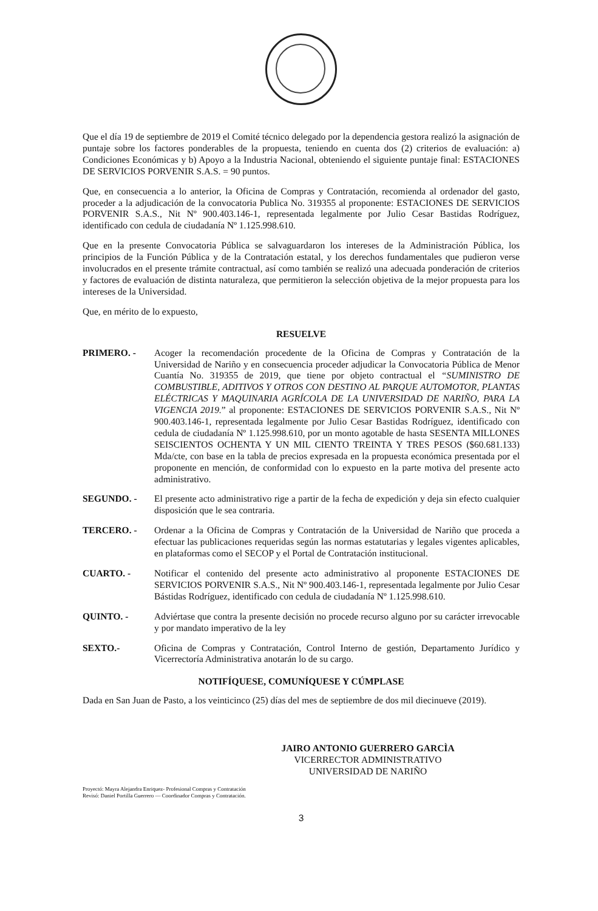Que el día 19 de septiembre de 2019 el Comité técnico delegado por la dependencia gestora realizó la asignación de puntaje sobre los factores ponderables de la propuesta, teniendo en cuenta dos (2) criterios de evaluación: a) Condiciones Económicas y b) Apoyo a la Industria Nacional, obteniendo el siguiente puntaje final: ESTACIONES DE SERVICIOS PORVENIR S.A.S. = 90 puntos.
Que, en consecuencia a lo anterior, la Oficina de Compras y Contratación, recomienda al ordenador del gasto, proceder a la adjudicación de la convocatoria Publica No. 319355 al proponente: ESTACIONES DE SERVICIOS PORVENIR S.A.S., Nit Nº 900.403.146-1, representada legalmente por Julio Cesar Bastidas Rodríguez, identificado con cedula de ciudadanía Nº 1.125.998.610.
Que en la presente Convocatoria Pública se salvaguardaron los intereses de la Administración Pública, los principios de la Función Pública y de la Contratación estatal, y los derechos fundamentales que pudieron verse involucrados en el presente trámite contractual, así como también se realizó una adecuada ponderación de criterios y factores de evaluación de distinta naturaleza, que permitieron la selección objetiva de la mejor propuesta para los intereses de la Universidad.
Que, en mérito de lo expuesto,
RESUELVE
PRIMERO. - Acoger la recomendación procedente de la Oficina de Compras y Contratación de la Universidad de Nariño y en consecuencia proceder adjudicar la Convocatoria Pública de Menor Cuantía No. 319355 de 2019, que tiene por objeto contractual el “SUMINISTRO DE COMBUSTIBLE, ADITIVOS Y OTROS CON DESTINO AL PARQUE AUTOMOTOR, PLANTAS ELÉCTRICAS Y MAQUINARIA AGRÍCOLA DE LA UNIVERSIDAD DE NARIÑO, PARA LA VIGENCIA 2019.” al proponente: ESTACIONES DE SERVICIOS PORVENIR S.A.S., Nit Nº 900.403.146-1, representada legalmente por Julio Cesar Bastidas Rodríguez, identificado con cedula de ciudadanía Nº 1.125.998.610, por un monto agotable de hasta SESENTA MILLONES SEISCIENTOS OCHENTA Y UN MIL CIENTO TREINTA Y TRES PESOS ($60.681.133) Mda/cte, con base en la tabla de precios expresada en la propuesta económica presentada por el proponente en mención, de conformidad con lo expuesto en la parte motiva del presente acto administrativo.
SEGUNDO. - El presente acto administrativo rige a partir de la fecha de expedición y deja sin efecto cualquier disposición que le sea contraria.
TERCERO. - Ordenar a la Oficina de Compras y Contratación de la Universidad de Nariño que proceda a efectuar las publicaciones requeridas según las normas estatutarias y legales vigentes aplicables, en plataformas como el SECOP y el Portal de Contratación institucional.
CUARTO. - Notificar el contenido del presente acto administrativo al proponente ESTACIONES DE SERVICIOS PORVENIR S.A.S., Nit Nº 900.403.146-1, representada legalmente por Julio Cesar Bástidas Rodríguez, identificado con cedula de ciudadanía Nº 1.125.998.610.
QUINTO. - Adviértase que contra la presente decisión no procede recurso alguno por su carácter irrevocable y por mandato imperativo de la ley
SEXTO.- Oficina de Compras y Contratación, Control Interno de gestión, Departamento Jurídico y Vicerrectoría Administrativa anotarán lo de su cargo.
NOTIFÍQUESE, COMUNÍQUESE Y CÚMPLASE
Dada en San Juan de Pasto, a los veinticinco (25) días del mes de septiembre de dos mil diecinueve (2019).
JAIRO ANTONIO GUERRERO GARCÌA
VICERRECTOR ADMINISTRATIVO
UNIVERSIDAD DE NARIÑO
Proyectó: Mayra Alejandra Enriquez- Profesional Compras y Contratación
Revisó: Daniel Portilla Guerrero — Coordinador Compras y Contratación.
3